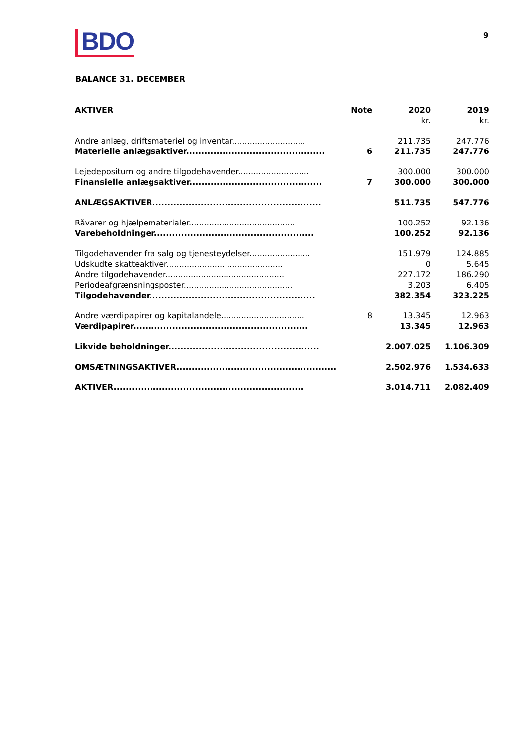BDO 9
BALANCE 31. DECEMBER
| AKTIVER | Note | 2020 | 2019 |
| --- | --- | --- | --- |
| | | kr. | kr. |
| Andre anlæg, driftsmateriel og inventar............................. | | 211.735 | 247.776 |
| Materielle anlægsaktiver.............................................. | 6 | 211.735 | 247.776 |
| Lejedepositum og andre tilgodehavender............................ | | 300.000 | 300.000 |
| Finansielle anlægsaktiver............................................ | 7 | 300.000 | 300.000 |
| ANLÆGSAKTIVER........................................................ | | 511.735 | 547.776 |
| Råvarer og hjælpematerialer.......................................... | | 100.252 | 92.136 |
| Varebeholdninger..................................................... | | 100.252 | 92.136 |
| Tilgodehavender fra salg og tjenesteydelser........................ | | 151.979 | 124.885 |
| Udskudte skatteaktiver.............................................. | | 0 | 5.645 |
| Andre tilgodehavender............................................... | | 227.172 | 186.290 |
| Periodeafgrænsningsposter........................................... | | 3.203 | 6.405 |
| Tilgodehavender....................................................... | | 382.354 | 323.225 |
| Andre værdipapirer og kapitalandele................................. | 8 | 13.345 | 12.963 |
| Værdipapirer.......................................................... | | 13.345 | 12.963 |
| Likvide beholdninger.................................................. | | 2.007.025 | 1.106.309 |
| OMSÆTNINGSAKTIVER..................................................... | | 2.502.976 | 1.534.633 |
| AKTIVER............................................................... | | 3.014.711 | 2.082.409 |